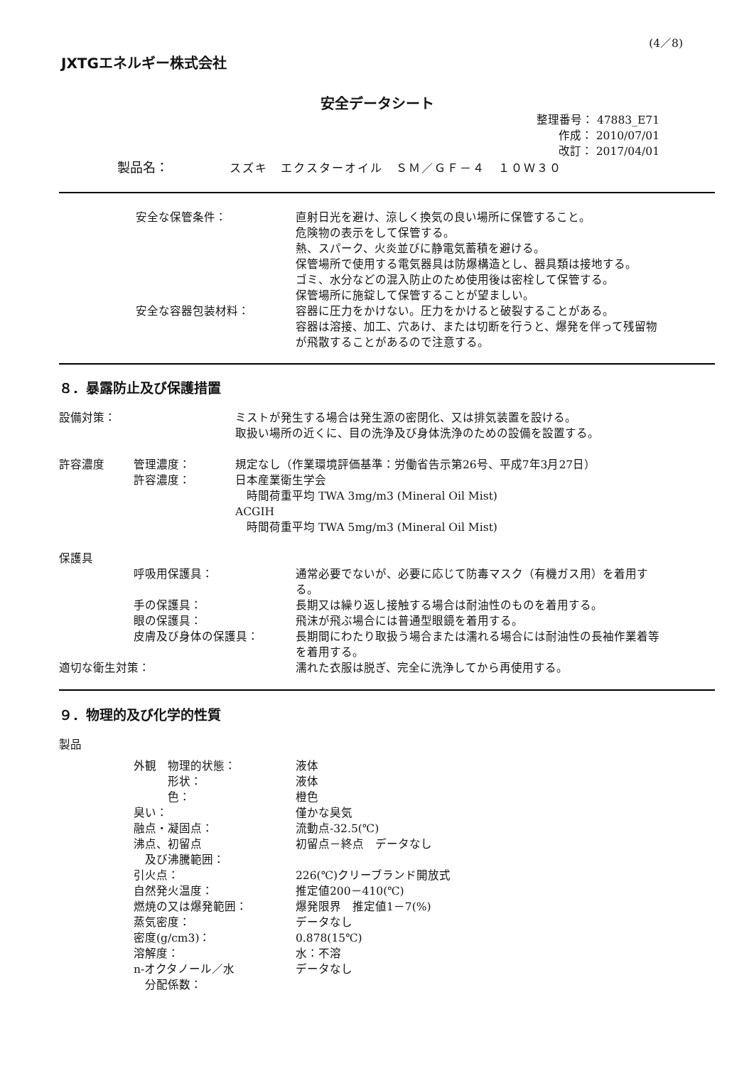(4／8)
JXTGエネルギー株式会社
安全データシート
整理番号： 47883_E71
作成： 2010/07/01
改訂： 2017/04/01
製品名： スズキ　エクスターオイル　ＳＭ／ＧＦ－４　１０Ｗ３０
安全な保管条件： 直射日光を避け、涼しく換気の良い場所に保管すること。
危険物の表示をして保管する。
熱、スパーク、火炎並びに静電気蓄積を避ける。
保管場所で使用する電気器具は防爆構造とし、器具類は接地する。
ゴミ、水分などの混入防止のため使用後は密栓して保管する。
保管場所に施錠して保管することが望ましい。
安全な容器包装材料： 容器に圧力をかけない。圧力をかけると破裂することがある。
容器は溶接、加工、穴あけ、または切断を行うと、爆発を伴って残留物
が飛散することがあるので注意する。
８．暴露防止及び保護措置
設備対策： ミストが発生する場合は発生源の密閉化、又は排気装置を設ける。
取扱い場所の近くに、目の洗浄及び身体洗浄のための設備を設置する。
許容濃度 管理濃度：
許容濃度：
規定なし（作業環境評価基準：労働省告示第26号、平成7年3月27日）
日本産業衛生学会
　時間荷重平均 TWA 3mg/m3 (Mineral Oil Mist)
ACGIH
　時間荷重平均 TWA 5mg/m3 (Mineral Oil Mist)
保護具
呼吸用保護具： 通常必要でないが、必要に応じて防毒マスク（有機ガス用）を着用す
る。
手の保護具： 長期又は繰り返し接触する場合は耐油性のものを着用する。
眼の保護具： 飛沫が飛ぶ場合には普通型眼鏡を着用する。
皮膚及び身体の保護具： 長期間にわたり取扱う場合または濡れる場合には耐油性の長袖作業着等
を着用する。
適切な衛生対策： 濡れた衣服は脱ぎ、完全に洗浄してから再使用する。
９．物理的及び化学的性質
製品
外観　物理的状態：
　　　形状：
　　　色：
臭い：
融点・凝固点：
沸点、初留点
　及び沸騰範囲：
引火点：
自然発火温度：
燃焼の又は爆発範囲：
蒸気密度：
密度(g/cm3)：
溶解度：
n-オクタノール／水
　分配係数：
液体
液体
橙色
僅かな臭気
流動点-32.5(℃)
初留点－終点　データなし
226(℃)クリーブランド開放式
推定値200－410(℃)
爆発限界　推定値1－7(%)
データなし
0.878(15℃)
水：不溶
データなし